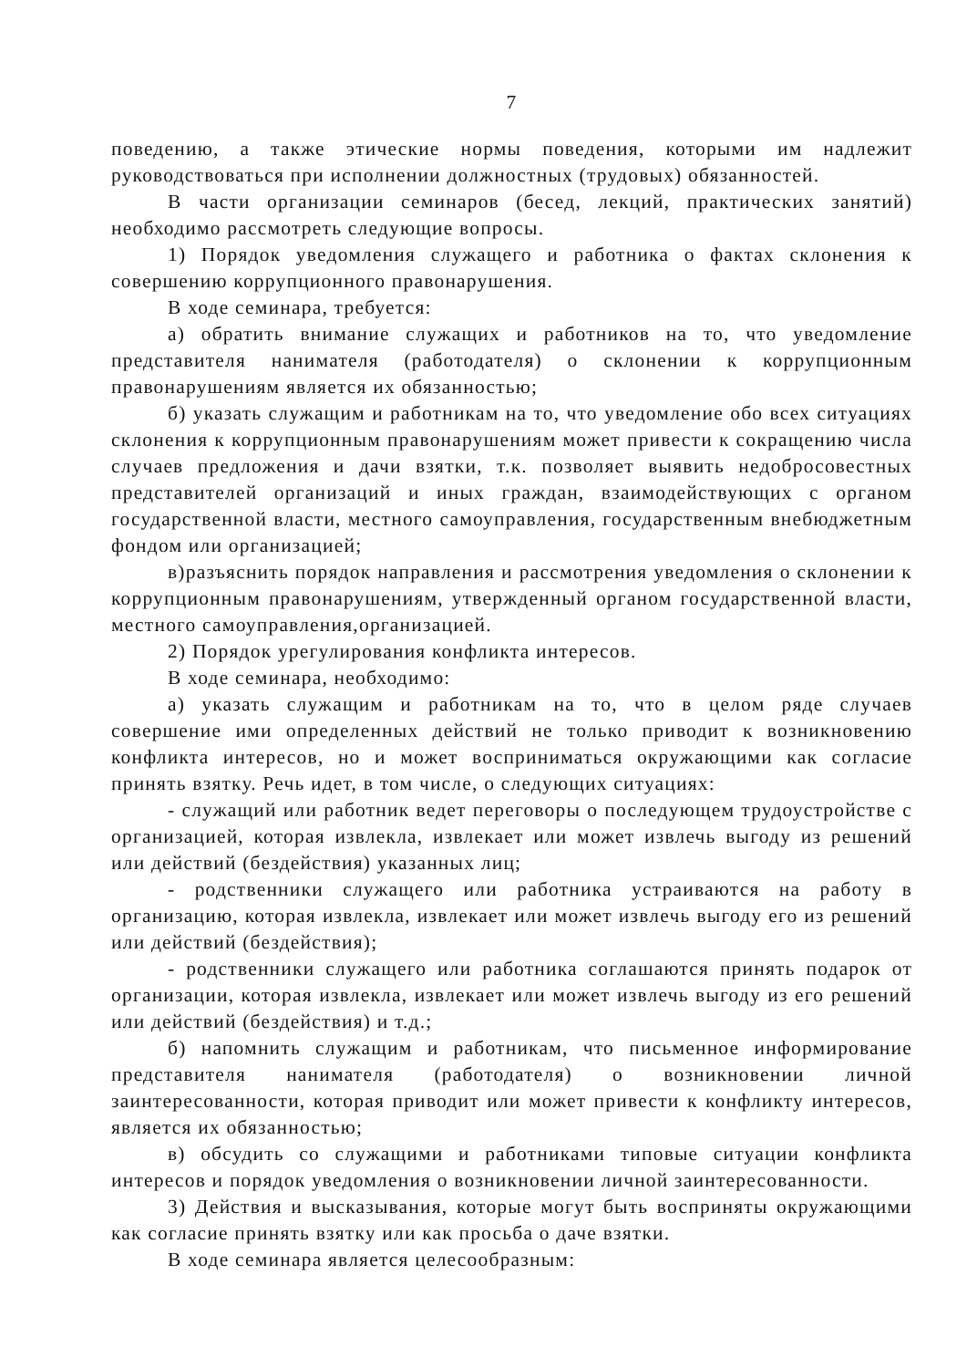7
поведению, а также этические нормы поведения, которыми им надлежит руководствоваться при исполнении должностных (трудовых) обязанностей.
В части организации семинаров (бесед, лекций, практических занятий) необходимо рассмотреть следующие вопросы.
1) Порядок уведомления служащего и работника о фактах склонения к совершению коррупционного правонарушения.
В ходе семинара, требуется:
а) обратить внимание служащих и работников на то, что уведомление представителя нанимателя (работодателя) о склонении к коррупционным правонарушениям является их обязанностью;
б) указать служащим и работникам на то, что уведомление обо всех ситуациях склонения к коррупционным правонарушениям может привести к сокращению числа случаев предложения и дачи взятки, т.к. позволяет выявить недобросовестных представителей организаций и иных граждан, взаимодействующих с органом государственной власти, местного самоуправления, государственным внебюджетным фондом или организацией;
в)разъяснить порядок направления и рассмотрения уведомления о склонении к коррупционным правонарушениям, утвержденный органом государственной власти, местного самоуправления,организацией.
2) Порядок урегулирования конфликта интересов.
В ходе семинара, необходимо:
а) указать служащим и работникам на то, что в целом ряде случаев совершение ими определенных действий не только приводит к возникновению конфликта интересов, но и может восприниматься окружающими как согласие принять взятку. Речь идет, в том числе, о следующих ситуациях:
- служащий или работник ведет переговоры о последующем трудоустройстве с организацией, которая извлекла, извлекает или может извлечь выгоду из решений или действий (бездействия) указанных лиц;
- родственники служащего или работника устраиваются на работу в организацию, которая извлекла, извлекает или может извлечь выгоду его из решений или действий (бездействия);
- родственники служащего или работника соглашаются принять подарок от организации, которая извлекла, извлекает или может извлечь выгоду из его решений или действий (бездействия) и т.д.;
б) напомнить служащим и работникам, что письменное информирование представителя нанимателя (работодателя) о возникновении личной заинтересованности, которая приводит или может привести к конфликту интересов, является их обязанностью;
в) обсудить со служащими и работниками типовые ситуации конфликта интересов и порядок уведомления о возникновении личной заинтересованности.
3) Действия и высказывания, которые могут быть восприняты окружающими как согласие принять взятку или как просьба о даче взятки.
В ходе семинара является целесообразным: